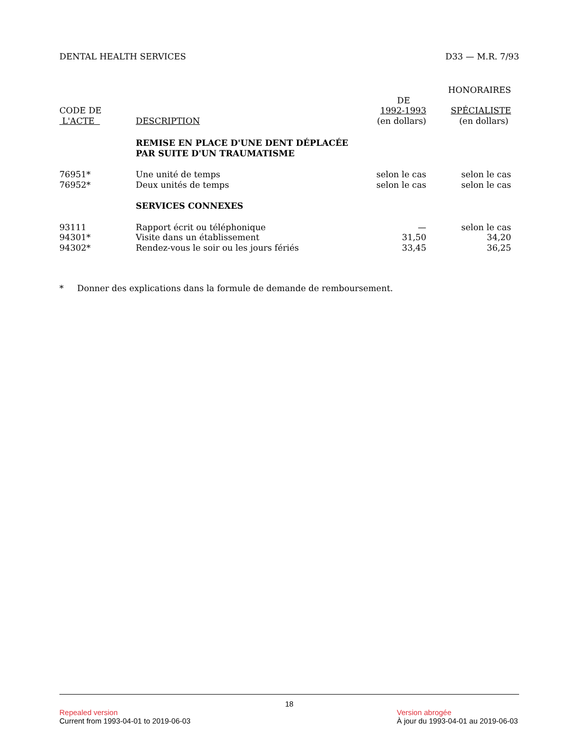DENTAL HEALTH SERVICES D33 — M.R. 7/93
| | | | HONORAIRES |
| --- | --- | --- | --- |
| CODE DE L'ACTE | DESCRIPTION | DE 1992-1993 (en dollars) | SPÉCIALISTE (en dollars) |
| | REMISE EN PLACE D'UNE DENT DÉPLACÉE PAR SUITE D'UN TRAUMATISME | | |
| 76951* | Une unité de temps | selon le cas | selon le cas |
| 76952* | Deux unités de temps | selon le cas | selon le cas |
| | SERVICES CONNEXES | | |
| 93111 | Rapport écrit ou téléphonique | — | selon le cas |
| 94301* | Visite dans un établissement | 31,50 | 34,20 |
| 94302* | Rendez-vous le soir ou les jours fériés | 33,45 | 36,25 |
* Donner des explications dans la formule de demande de remboursement.
18
Repealed version Version abrogée
Current from 1993-04-01 to 2019-06-03 À jour du 1993-04-01 au 2019-06-03